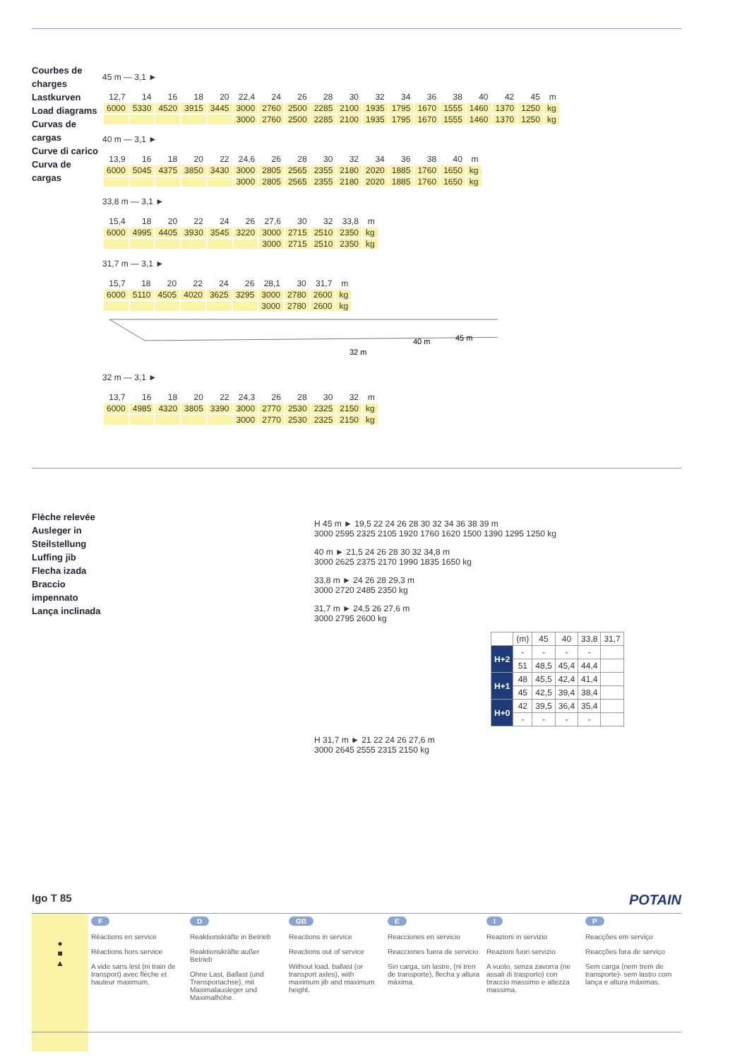Courbes de charges
Lastkurven
Load diagrams
Curvas de cargas
Curve di carico
Curva de cargas
45 m — 3,1 ►
| 12,7 | 14 | 16 | 18 | 20 | 22,4 | 24 | 26 | 28 | 30 | 32 | 34 | 36 | 38 | 40 | 42 | 45 | m |
| 6000 | 5330 | 4520 | 3915 | 3445 | 3000 | 2760 | 2500 | 2285 | 2100 | 1935 | 1795 | 1670 | 1555 | 1460 | 1370 | 1250 | kg |
| | | | | | 3000 | 2760 | 2500 | 2285 | 2100 | 1935 | 1795 | 1670 | 1555 | 1460 | 1370 | 1250 | kg |
40 m — 3,1 ►
| 13,9 | 16 | 18 | 20 | 22 | 24,6 | 26 | 28 | 30 | 32 | 34 | 36 | 38 | 40 | m |
| 6000 | 5045 | 4375 | 3850 | 3430 | 3000 | 2805 | 2565 | 2355 | 2180 | 2020 | 1885 | 1760 | 1650 | kg |
| | | | | | 3000 | 2805 | 2565 | 2355 | 2180 | 2020 | 1885 | 1760 | 1650 | kg |
33,8 m — 3,1 ►
| 15,4 | 18 | 20 | 22 | 24 | 26 | 27,6 | 30 | 32 | 33,8 | m |
| 6000 | 4995 | 4405 | 3930 | 3545 | 3220 | 3000 | 2715 | 2510 | 2350 | kg |
| | | | | | | 3000 | 2715 | 2510 | 2350 | kg |
31,7 m — 3,1 ►
| 15,7 | 18 | 20 | 22 | 24 | 26 | 28,1 | 30 | 31,7 | m |
| 6000 | 5110 | 4505 | 4020 | 3625 | 3295 | 3000 | 2780 | 2600 | kg |
| | | | | | | 3000 | 2780 | 2600 | kg |
32 m
40 m
45 m
32 m — 3,1 ►
| 13,7 | 16 | 18 | 20 | 22 | 24,3 | 26 | 28 | 30 | 32 | m |
| 6000 | 4985 | 4320 | 3805 | 3390 | 3000 | 2770 | 2530 | 2325 | 2150 | kg |
| | | | | | 3000 | 2770 | 2530 | 2325 | 2150 | kg |
Flèche relevée
Ausleger in Steilstellung
Luffing jib
Flecha izada
Braccio impennato
Lança inclinada
H 45 m ► 19,5 22 24 26 28 30 32 34 36 38 39 m
3000 2595 2325 2105 1920 1760 1620 1500 1390 1295 1250 kg
40 m ► 21,5 24 26 28 30 32 34,8 m
3000 2625 2375 2170 1990 1835 1650 kg
33,8 m ► 24 26 28 29,3 m
3000 2720 2485 2350 kg
31,7 m ► 24,5 26 27,6 m
3000 2795 2600 kg
| | (m) | 45 | 40 | 33,8 | 31,7 |
| H+2 | - | - | - | - | |
| | 51 | 48,5 | 45,4 | 44,4 | |
| H+1 | 48 | 45,5 | 42,4 | 41,4 | |
| | 45 | 42,5 | 39,4 | 38,4 | |
| H+0 | 42 | 39,5 | 36,4 | 35,4 | |
| | - | - | - | - | |
H 31,7 m ► 21 22 24 26 27,6 m
3000 2645 2555 2315 2150 kg
Igo T 85 POTAIN
●
■
▲
F
Réactions en service
Réactions hors service
A vide sans lest (ni train de transport) avec flèche et hauteur maximum.
D
Reaktionskräfte in Betrieb
Reaktionskräfte außer Betrieb
Ohne Last, Ballast (und Transportachse), mit Maximalausleger und Maximalhöhe.
GB
Reactions in service
Reactions out of service
Without load, ballast (or transport axles), with maximum jib and maximum height.
E
Reacciones en servicio
Reacciones fuera de servicio
Sin carga, sin lastre, (ni tren de transporte), flecha y altura máxima.
I
Reazioni in servizio
Reazioni fuori servizio
A vuoto, senza zavorra (ne assali di trasporto) con braccio massimo e altezza massima.
P
Reacções em serviço
Reacções fora de serviço
Sem carga (nem trem de transporte)- sem lastro com lança e altura máximas.